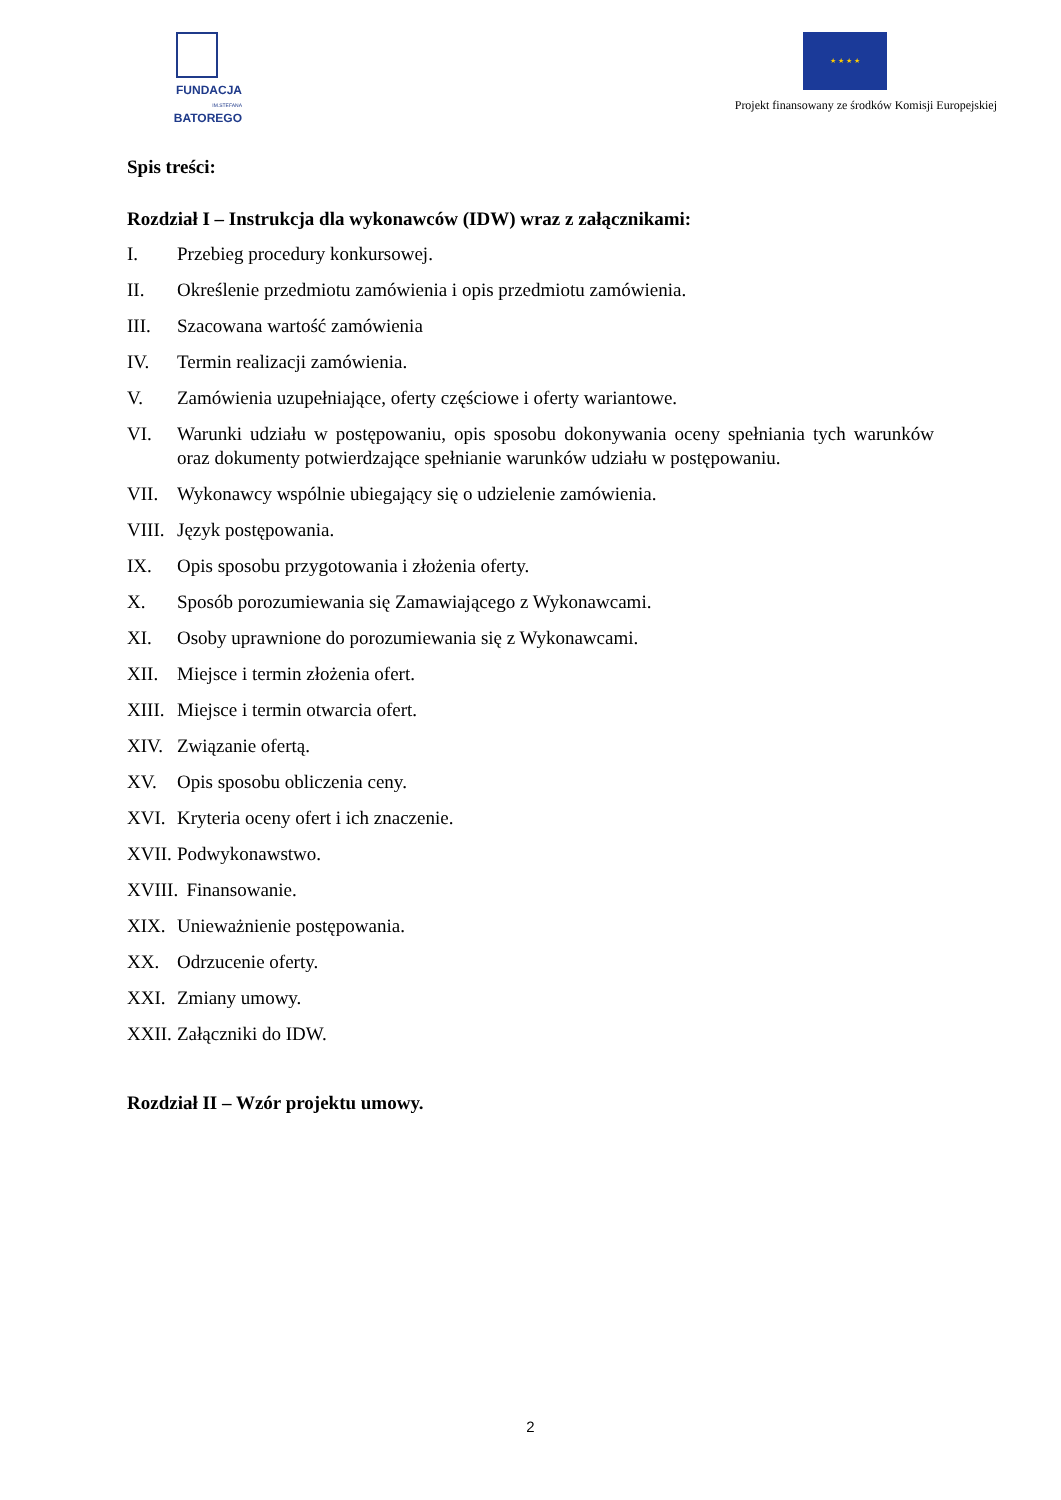FUNDACJA
IM.STEFANA BATOREGO
★ ★ ★ ★
Projekt finansowany ze środków Komisji Europejskiej
Spis treści:
Rozdział I – Instrukcja dla wykonawców (IDW) wraz z załącznikami:
I. Przebieg procedury konkursowej.
II. Określenie przedmiotu zamówienia i opis przedmiotu zamówienia.
III. Szacowana wartość zamówienia
IV. Termin realizacji zamówienia.
V. Zamówienia uzupełniające, oferty częściowe i oferty wariantowe.
VI. Warunki udziału w postępowaniu, opis sposobu dokonywania oceny spełniania tych warunków oraz dokumenty potwierdzające spełnianie warunków udziału w postępowaniu.
VII. Wykonawcy wspólnie ubiegający się o udzielenie zamówienia.
VIII. Język postępowania.
IX. Opis sposobu przygotowania i złożenia oferty.
X. Sposób porozumiewania się Zamawiającego z Wykonawcami.
XI. Osoby uprawnione do porozumiewania się z Wykonawcami.
XII. Miejsce i termin złożenia ofert.
XIII. Miejsce i termin otwarcia ofert.
XIV. Związanie ofertą.
XV. Opis sposobu obliczenia ceny.
XVI. Kryteria oceny ofert i ich znaczenie.
XVII. Podwykonawstwo.
XVIII. Finansowanie.
XIX. Unieważnienie postępowania.
XX. Odrzucenie oferty.
XXI. Zmiany umowy.
XXII. Załączniki do IDW.
Rozdział II – Wzór projektu umowy.
2